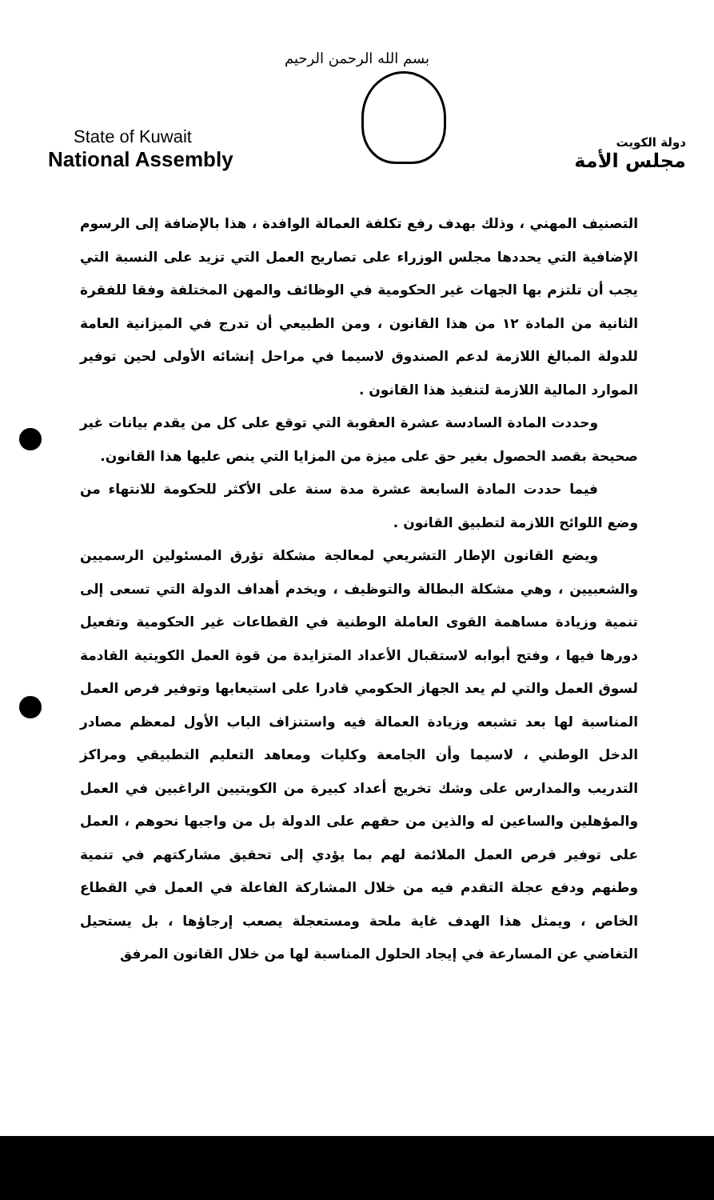بسم الله الرحمن الرحيم
State of Kuwait
National Assembly
دولة الكويت
مجلس الأمة
التصنيف المهني ، وذلك بهدف رفع تكلفة العمالة الوافدة ، هذا بالإضافة إلى الرسوم الإضافية التي يحددها مجلس الوزراء على تصاريح العمل التي تزيد على النسبة التي يجب أن تلتزم بها الجهات غير الحكومية في الوظائف والمهن المختلفة وفقا للفقرة الثانية من المادة ١٢ من هذا القانون ، ومن الطبيعي أن تدرج في الميزانية العامة للدولة المبالغ اللازمة لدعم الصندوق لاسيما في مراحل إنشائه الأولى لحين توفير الموارد المالية اللازمة لتنفيذ هذا القانون .
وحددت المادة السادسة عشرة العقوبة التي توقع على كل من يقدم بيانات غير صحيحة بقصد الحصول بغير حق على ميزة من المزايا التي ينص عليها هذا القانون.
فيما حددت المادة السابعة عشرة مدة سنة على الأكثر للحكومة للانتهاء من وضع اللوائح اللازمة لتطبيق القانون .
ويضع القانون الإطار التشريعي لمعالجة مشكلة تؤرق المسئولين الرسميين والشعبيين ، وهي مشكلة البطالة والتوظيف ، ويخدم أهداف الدولة التي تسعى إلى تنمية وزيادة مساهمة القوى العاملة الوطنية في القطاعات غير الحكومية وتفعيل دورها فيها ، وفتح أبوابه لاستقبال الأعداد المتزايدة من قوة العمل الكويتية القادمة لسوق العمل والتي لم يعد الجهاز الحكومي قادرا على استيعابها وتوفير فرص العمل المناسبة لها بعد تشبعه وزيادة العمالة فيه واستنزاف الباب الأول لمعظم مصادر الدخل الوطني ، لاسيما وأن الجامعة وكليات ومعاهد التعليم التطبيقي ومراكز التدريب والمدارس على وشك تخريج أعداد كبيرة من الكويتيين الراغبين في العمل والمؤهلين والساعين له والذين من حقهم على الدولة بل من واجبها نحوهم ، العمل على توفير فرص العمل الملائمة لهم بما يؤدي إلى تحقيق مشاركتهم في تنمية وطنهم ودفع عجلة التقدم فيه من خلال المشاركة الفاعلة في العمل في القطاع الخاص ، ويمثل هذا الهدف غاية ملحة ومستعجلة يصعب إرجاؤها ، بل يستحيل التغاضي عن المسارعة في إيجاد الحلول المناسبة لها من خلال القانون المرفق